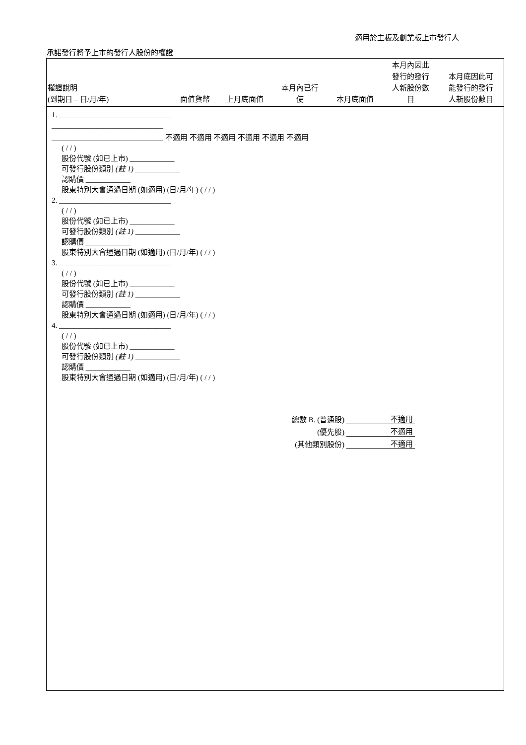適用於主板及創業板上市發行人
承諾發行將予上市的發行人股份的權證
| 權證說明 (到期日 – 日/月/年) | 面值貨幣 | 上月底面值 | 本月內已行 使 | 本月底面值 | 本月內因此 發行的發行 人新股份數 目 | 本月底因此可 能發行的發行 人新股份數目 |
| --- | --- | --- | --- | --- | --- | --- |
1. ______________________________
______________________________
______________________________ 不適用 不適用 不適用 不適用 不適用 不適用
( / / )
股份代號 (如已上市) ____________
可發行股份類別 (註 1) ____________
認購價 ____________
股東特別大會通過日期 (如適用) (日/月/年) ( / / )
2. ______________________________
( / / )
股份代號 (如已上市) ____________
可發行股份類別 (註 1) ____________
認購價 ____________
股東特別大會通過日期 (如適用) (日/月/年) ( / / )
3. ______________________________
( / / )
股份代號 (如已上市) ____________
可發行股份類別 (註 1) ____________
認購價 ____________
股東特別大會通過日期 (如適用) (日/月/年) ( / / )
4. ______________________________
( / / )
股份代號 (如已上市) ____________
可發行股份類別 (註 1) ____________
認購價 ____________
股東特別大會通過日期 (如適用) (日/月/年) ( / / )
| 總數 B. (普通股) | 不適用 |
| (優先股) | 不適用 |
| (其他類別股份) | 不適用 |